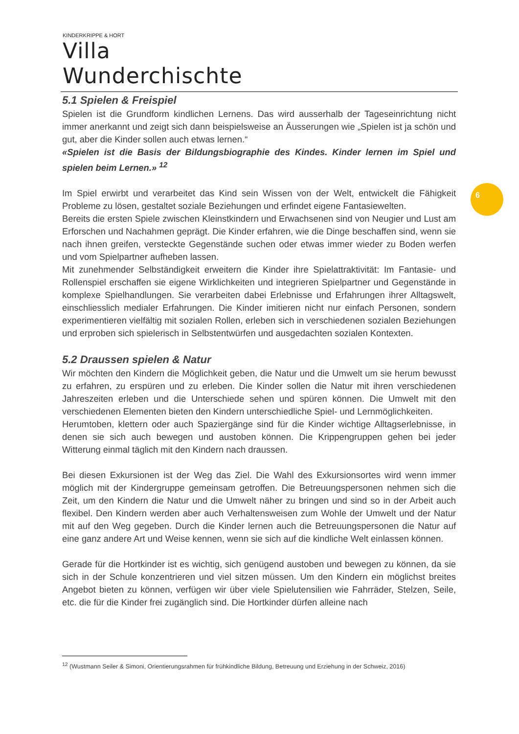KINDERKRIPPE & HORT
Villa Wunderchischte
5.1 Spielen & Freispiel
Spielen ist die Grundform kindlichen Lernens. Das wird ausserhalb der Tageseinrichtung nicht immer anerkannt und zeigt sich dann beispielsweise an Äusserungen wie „Spielen ist ja schön und gut, aber die Kinder sollen auch etwas lernen.“
«Spielen ist die Basis der Bildungsbiographie des Kindes. Kinder lernen im Spiel und spielen beim Lernen.» <sup>12</sup>
Im Spiel erwirbt und verarbeitet das Kind sein Wissen von der Welt, entwickelt die Fähigkeit Probleme zu lösen, gestaltet soziale Beziehungen und erfindet eigene Fantasiewelten.
Bereits die ersten Spiele zwischen Kleinstkindern und Erwachsenen sind von Neugier und Lust am Erforschen und Nachahmen geprägt. Die Kinder erfahren, wie die Dinge beschaffen sind, wenn sie nach ihnen greifen, versteckte Gegenstände suchen oder etwas immer wieder zu Boden werfen und vom Spielpartner aufheben lassen.
Mit zunehmender Selbständigkeit erweitern die Kinder ihre Spielattraktivität: Im Fantasie- und Rollenspiel erschaffen sie eigene Wirklichkeiten und integrieren Spielpartner und Gegenstände in komplexe Spielhandlungen. Sie verarbeiten dabei Erlebnisse und Erfahrungen ihrer Alltagswelt, einschliesslich medialer Erfahrungen. Die Kinder imitieren nicht nur einfach Personen, sondern experimentieren vielfältig mit sozialen Rollen, erleben sich in verschiedenen sozialen Beziehungen und erproben sich spielerisch in Selbstentwürfen und ausgedachten sozialen Kontexten.
5.2 Draussen spielen & Natur
Wir möchten den Kindern die Möglichkeit geben, die Natur und die Umwelt um sie herum bewusst zu erfahren, zu erspüren und zu erleben. Die Kinder sollen die Natur mit ihren verschiedenen Jahreszeiten erleben und die Unterschiede sehen und spüren können. Die Umwelt mit den verschiedenen Elementen bieten den Kindern unterschiedliche Spiel- und Lernmöglichkeiten.
Herumtoben, klettern oder auch Spaziergänge sind für die Kinder wichtige Alltagserlebnisse, in denen sie sich auch bewegen und austoben können. Die Krippengruppen gehen bei jeder Witterung einmal täglich mit den Kindern nach draussen.
Bei diesen Exkursionen ist der Weg das Ziel. Die Wahl des Exkursionsortes wird wenn immer möglich mit der Kindergruppe gemeinsam getroffen. Die Betreuungspersonen nehmen sich die Zeit, um den Kindern die Natur und die Umwelt näher zu bringen und sind so in der Arbeit auch flexibel. Den Kindern werden aber auch Verhaltensweisen zum Wohle der Umwelt und der Natur mit auf den Weg gegeben. Durch die Kinder lernen auch die Betreuungspersonen die Natur auf eine ganz andere Art und Weise kennen, wenn sie sich auf die kindliche Welt einlassen können.
Gerade für die Hortkinder ist es wichtig, sich genügend austoben und bewegen zu können, da sie sich in der Schule konzentrieren und viel sitzen müssen. Um den Kindern ein möglichst breites Angebot bieten zu können, verfügen wir über viele Spielutensilien wie Fahrräder, Stelzen, Seile, etc. die für die Kinder frei zugänglich sind. Die Hortkinder dürfen alleine nach
6
<sup>12</sup> (Wustmann Seiler & Simoni, Orientierungsrahmen für frühkindliche Bildung, Betreuung und Erziehung in der Schweiz, 2016)